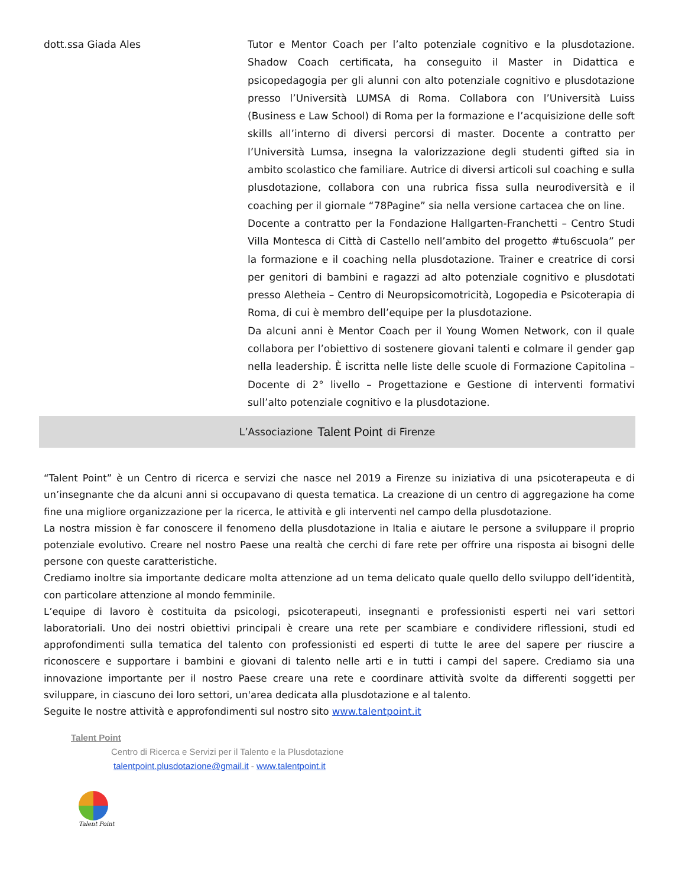dott.ssa Giada Ales
Tutor e Mentor Coach per l’alto potenziale cognitivo e la plusdotazione. Shadow Coach certificata, ha conseguito il Master in Didattica e psicopedagogia per gli alunni con alto potenziale cognitivo e plusdotazione presso l’Università LUMSA di Roma. Collabora con l’Università Luiss (Business e Law School) di Roma per la formazione e l’acquisizione delle soft skills all’interno di diversi percorsi di master. Docente a contratto per l’Università Lumsa, insegna la valorizzazione degli studenti gifted sia in ambito scolastico che familiare. Autrice di diversi articoli sul coaching e sulla plusdotazione, collabora con una rubrica fissa sulla neurodiversità e il coaching per il giornale “78Pagine” sia nella versione cartacea che on line.
Docente a contratto per la Fondazione Hallgarten-Franchetti – Centro Studi Villa Montesca di Città di Castello nell’ambito del progetto #tu6scuola” per la formazione e il coaching nella plusdotazione. Trainer e creatrice di corsi per genitori di bambini e ragazzi ad alto potenziale cognitivo e plusdotati presso Aletheia – Centro di Neuropsicomotricità, Logopedia e Psicoterapia di Roma, di cui è membro dell’equipe per la plusdotazione.
Da alcuni anni è Mentor Coach per il Young Women Network, con il quale collabora per l’obiettivo di sostenere giovani talenti e colmare il gender gap nella leadership. È iscritta nelle liste delle scuole di Formazione Capitolina – Docente di 2° livello – Progettazione e Gestione di interventi formativi sull’alto potenziale cognitivo e la plusdotazione.
L’Associazione Talent Point di Firenze
“Talent Point” è un Centro di ricerca e servizi che nasce nel 2019 a Firenze su iniziativa di una psicoterapeuta e di un’insegnante che da alcuni anni si occupavano di questa tematica. La creazione di un centro di aggregazione ha come fine una migliore organizzazione per la ricerca, le attività e gli interventi nel campo della plusdotazione.
La nostra mission è far conoscere il fenomeno della plusdotazione in Italia e aiutare le persone a sviluppare il proprio potenziale evolutivo. Creare nel nostro Paese una realtà che cerchi di fare rete per offrire una risposta ai bisogni delle persone con queste caratteristiche.
Crediamo inoltre sia importante dedicare molta attenzione ad un tema delicato quale quello dello sviluppo dell’identità, con particolare attenzione al mondo femminile.
L’equipe di lavoro è costituita da psicologi, psicoterapeuti, insegnanti e professionisti esperti nei vari settori laboratoriali. Uno dei nostri obiettivi principali è creare una rete per scambiare e condividere riflessioni, studi ed approfondimenti sulla tematica del talento con professionisti ed esperti di tutte le aree del sapere per riuscire a riconoscere e supportare i bambini e giovani di talento nelle arti e in tutti i campi del sapere. Crediamo sia una innovazione importante per il nostro Paese creare una rete e coordinare attività svolte da differenti soggetti per sviluppare, in ciascuno dei loro settori, un'area dedicata alla plusdotazione e al talento.
Seguite le nostre attività e approfondimenti sul nostro sito www.talentpoint.it
Talent Point
Centro di Ricerca e Servizi per il Talento e la Plusdotazione
talentpoint.plusdotazione@gmail.it - www.talentpoint.it
Talent Point